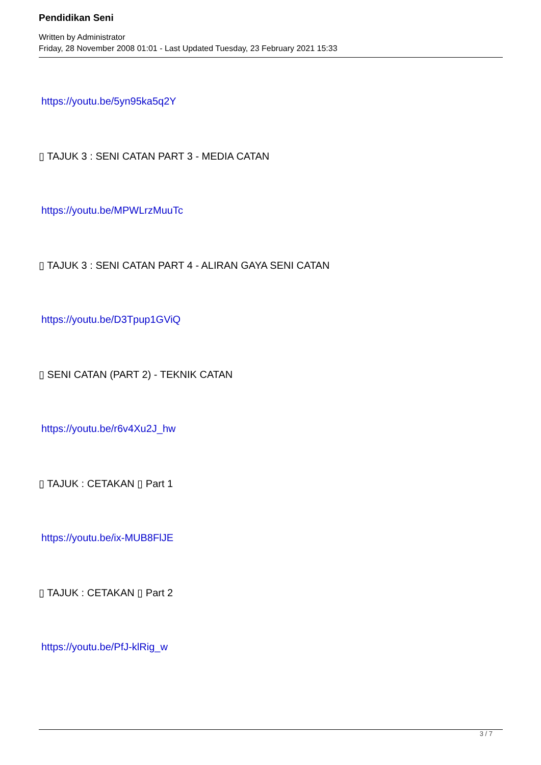Pendidikan Seni
Written by Administrator
Friday, 28 November 2008 01:01 - Last Updated Tuesday, 23 February 2021 15:33
https://youtu.be/5yn95ka5q2Y
▯ TAJUK 3 : SENI CATAN PART 3 - MEDIA CATAN
https://youtu.be/MPWLrzMuuTc
▯ TAJUK 3 : SENI CATAN PART 4 - ALIRAN GAYA SENI CATAN
https://youtu.be/D3Tpup1GViQ
▯ SENI CATAN (PART 2) - TEKNIK CATAN
https://youtu.be/r6v4Xu2J_hw
▯ TAJUK : CETAKAN ▯ Part 1
https://youtu.be/ix-MUB8FlJE
▯ TAJUK : CETAKAN ▯ Part 2
https://youtu.be/PfJ-klRig_w
3 / 7